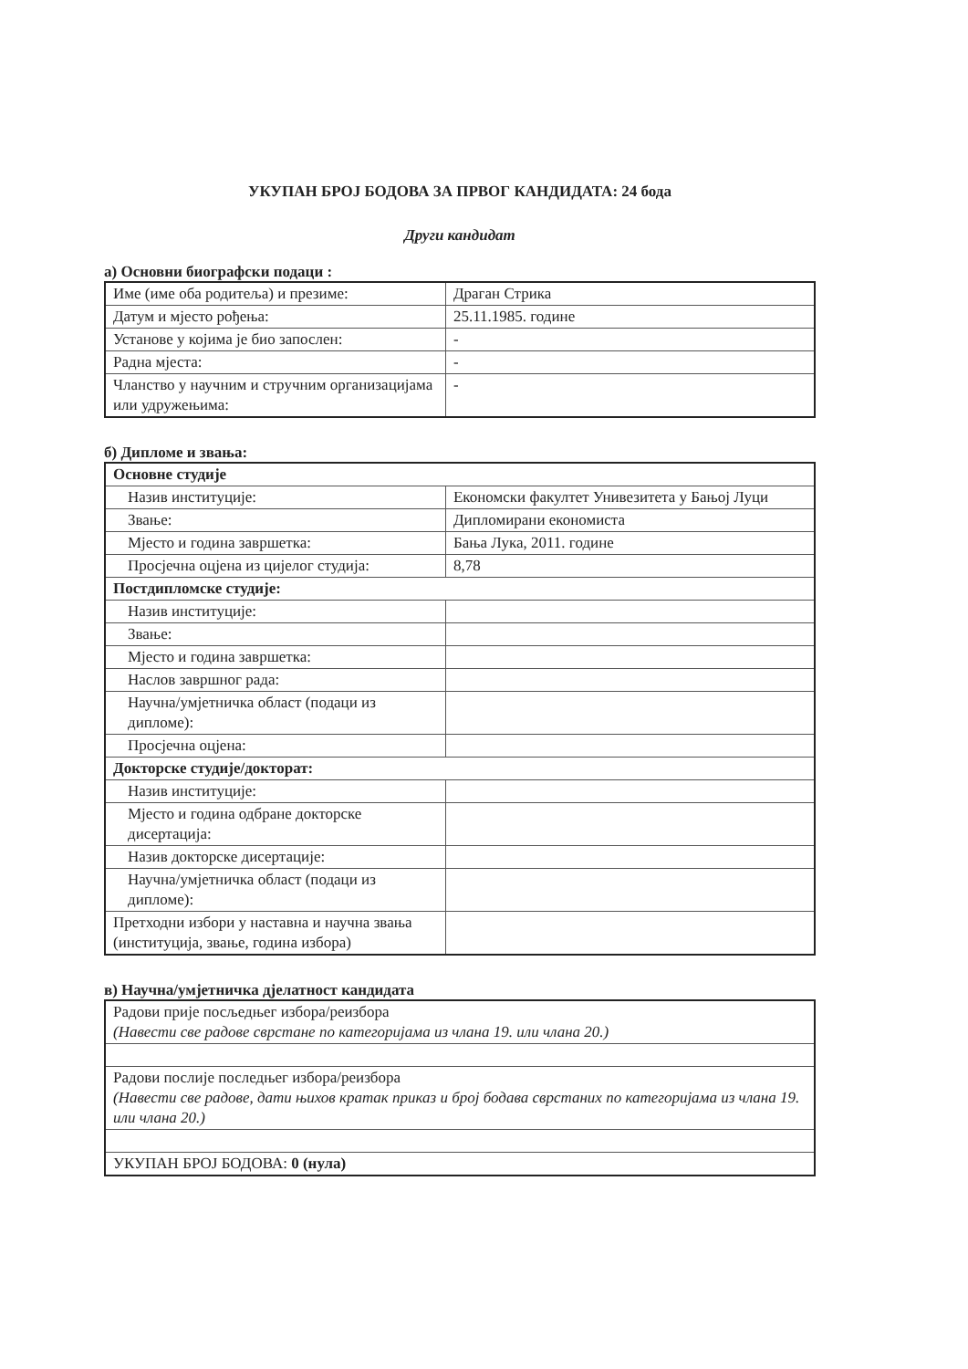УКУПАН БРОЈ БОДОВА ЗА ПРВОГ КАНДИДАТА: 24 бода
Други кандидат
а) Основни биографски подаци :
| Име (име оба родитеља) и презиме: | Драган Стрика |
| Датум и мјесто рођења: | 25.11.1985. године |
| Установе у којима је био запослен: | - |
| Радна мјеста: | - |
| Чланство у научним и стручним организацијама или удружењима: | - |
б) Дипломе и звања:
| Основне студије | |
| Назив институције: | Економски факултет Унивезитета у Бањој Луци |
| Звање: | Дипломирани економиста |
| Мјесто и година завршетка: | Бања Лука, 2011. године |
| Просјечна оцјена из цијелог студија: | 8,78 |
| Постдипломске студије: | |
| Назив институције: | |
| Звање: | |
| Мјесто и година завршетка: | |
| Наслов завршног рада: | |
| Научна/умјетничка област (подаци из дипломе): | |
| Просјечна оцјена: | |
| Докторске студије/докторат: | |
| Назив институције: | |
| Мјесто и година одбране докторске дисертација: | |
| Назив докторске дисертације: | |
| Научна/умјетничка област (подаци из дипломе): | |
| Претходни избори у наставна и научна звања (институција, звање, година избора) | |
в) Научна/умјетничка дјелатност кандидата
| Радови прије посљедњег избора/реизбора (Навести све радове сврстане по категоријама из члана 19. или члана 20.) |
| Радови послије последњег избора/реизбора (Навести све радове, дати њихов кратак приказ и број бодава сврстаних по категоријама из члана 19. или члана 20.) |
| УКУПАН БРОЈ БОДОВА: 0 (нула) |